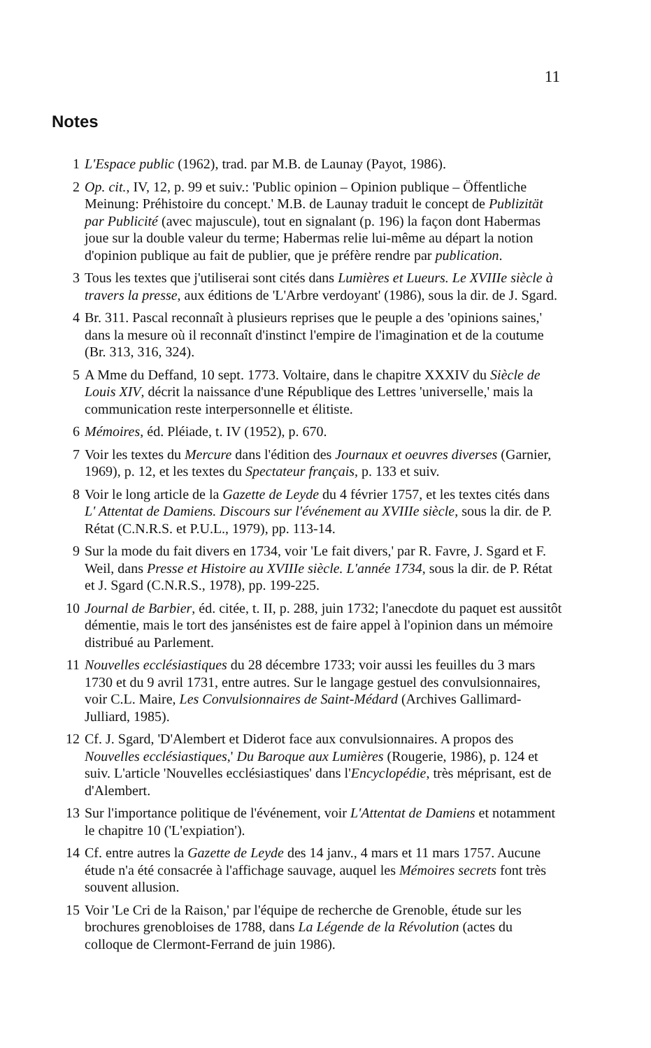11
Notes
1 L'Espace public (1962), trad. par M.B. de Launay (Payot, 1986).
2 Op. cit., IV, 12, p. 99 et suiv.: 'Public opinion – Opinion publique – Öffentliche Meinung: Préhistoire du concept.' M.B. de Launay traduit le concept de Publizität par Publicité (avec majuscule), tout en signalant (p. 196) la façon dont Habermas joue sur la double valeur du terme; Habermas relie lui-même au départ la notion d'opinion publique au fait de publier, que je préfère rendre par publication.
3 Tous les textes que j'utiliserai sont cités dans Lumières et Lueurs. Le XVIIIe siècle à travers la presse, aux éditions de 'L'Arbre verdoyant' (1986), sous la dir. de J. Sgard.
4 Br. 311. Pascal reconnaît à plusieurs reprises que le peuple a des 'opinions saines,' dans la mesure où il reconnaît d'instinct l'empire de l'imagination et de la coutume (Br. 313, 316, 324).
5 A Mme du Deffand, 10 sept. 1773. Voltaire, dans le chapitre XXXIV du Siècle de Louis XIV, décrit la naissance d'une République des Lettres 'universelle,' mais la communication reste interpersonnelle et élitiste.
6 Mémoires, éd. Pléiade, t. IV (1952), p. 670.
7 Voir les textes du Mercure dans l'édition des Journaux et oeuvres diverses (Garnier, 1969), p. 12, et les textes du Spectateur français, p. 133 et suiv.
8 Voir le long article de la Gazette de Leyde du 4 février 1757, et les textes cités dans L' Attentat de Damiens. Discours sur l'événement au XVIIIe siècle, sous la dir. de P. Rétat (C.N.R.S. et P.U.L., 1979), pp. 113-14.
9 Sur la mode du fait divers en 1734, voir 'Le fait divers,' par R. Favre, J. Sgard et F. Weil, dans Presse et Histoire au XVIIIe siècle. L'année 1734, sous la dir. de P. Rétat et J. Sgard (C.N.R.S., 1978), pp. 199-225.
10 Journal de Barbier, éd. citée, t. II, p. 288, juin 1732; l'anecdote du paquet est aussitôt démentie, mais le tort des jansénistes est de faire appel à l'opinion dans un mémoire distribué au Parlement.
11 Nouvelles ecclésiastiques du 28 décembre 1733; voir aussi les feuilles du 3 mars 1730 et du 9 avril 1731, entre autres. Sur le langage gestuel des convulsionnaires, voir C.L. Maire, Les Convulsionnaires de Saint-Médard (Archives Gallimard-Julliard, 1985).
12 Cf. J. Sgard, 'D'Alembert et Diderot face aux convulsionnaires. A propos des Nouvelles ecclésiastiques,' Du Baroque aux Lumières (Rougerie, 1986), p. 124 et suiv. L'article 'Nouvelles ecclésiastiques' dans l'Encyclopédie, très méprisant, est de d'Alembert.
13 Sur l'importance politique de l'événement, voir L'Attentat de Damiens et notamment le chapitre 10 ('L'expiation').
14 Cf. entre autres la Gazette de Leyde des 14 janv., 4 mars et 11 mars 1757. Aucune étude n'a été consacrée à l'affichage sauvage, auquel les Mémoires secrets font très souvent allusion.
15 Voir 'Le Cri de la Raison,' par l'équipe de recherche de Grenoble, étude sur les brochures grenobloises de 1788, dans La Légende de la Révolution (actes du colloque de Clermont-Ferrand de juin 1986).